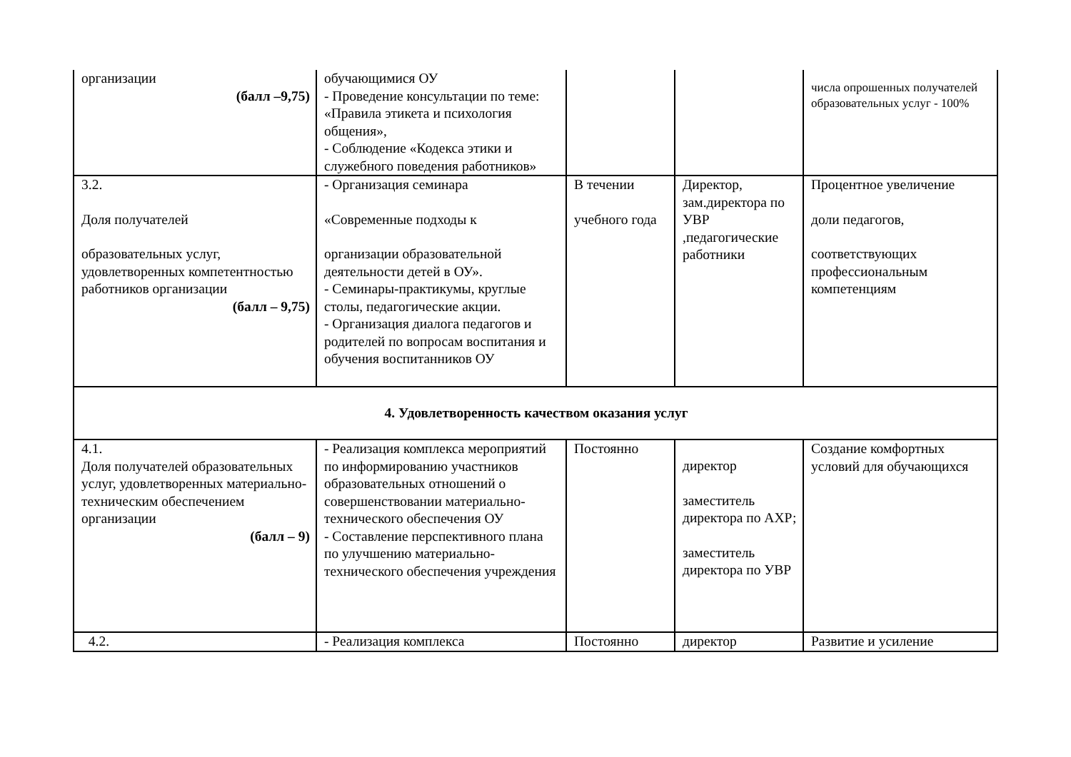| организации (балл –9,75) | обучающимися ОУ - Проведение консультации по теме: «Правила этикета и психология общения», - Соблюдение «Кодекса этики и служебного поведения работников» | | | числа опрошенных получателей образовательных услуг - 100% |
| 3.2. Доля получателей образовательных услуг, удовлетворенных компетентностью работников организации (балл – 9,75) | - Организация семинара «Современные подходы к организации образовательной деятельности детей в ОУ». - Семинары-практикумы, круглые столы, педагогические акции. - Организация диалога педагогов и родителей по вопросам воспитания и обучения воспитанников ОУ | В течении учебного года | Директор, зам.директора по УВР ,педагогические работники | Процентное увеличение доли педагогов, соответствующих профессиональным компетенциям |
| 4. Удовлетворенность качеством оказания услуг | | | | |
| 4.1. Доля получателей образовательных услуг, удовлетворенных материально- техническим обеспечением организации (балл – 9) | - Реализация комплекса мероприятий по информированию участников образовательных отношений о совершенствовании материально- технического обеспечения ОУ - Составление перспективного плана по улучшению материально-технического обеспечения учреждения | Постоянно | директор заместитель директора по АХР; заместитель директора по УВР | Создание комфортных условий для обучающихся |
| 4.2. | - Реализация комплекса | Постоянно | директор | Развитие и усиление |